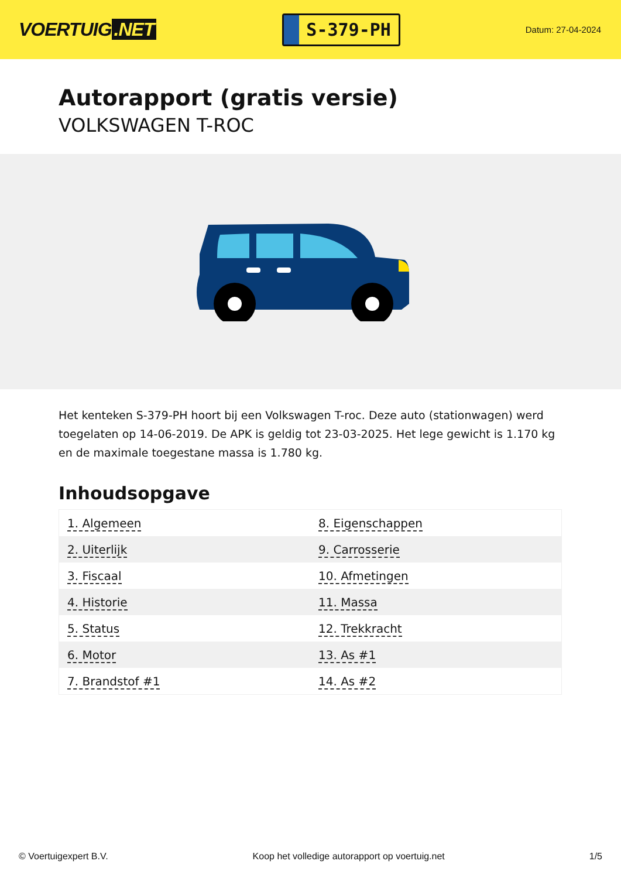VOERTUIG.NET
S-379-PH
Datum: 27-04-2024
Autorapport (gratis versie)
VOLKSWAGEN T-ROC
Het kenteken S-379-PH hoort bij een Volkswagen T-roc. Deze auto (stationwagen) werd toegelaten op 14-06-2019. De APK is geldig tot 23-03-2025. Het lege gewicht is 1.170 kg en de maximale toegestane massa is 1.780 kg.
Inhoudsopgave
| 1. Algemeen | 8. Eigenschappen |
| 2. Uiterlijk | 9. Carrosserie |
| 3. Fiscaal | 10. Afmetingen |
| 4. Historie | 11. Massa |
| 5. Status | 12. Trekkracht |
| 6. Motor | 13. As #1 |
| 7. Brandstof #1 | 14. As #2 |
© Voertuigexpert B.V. Koop het volledige autorapport op voertuig.net
1/5